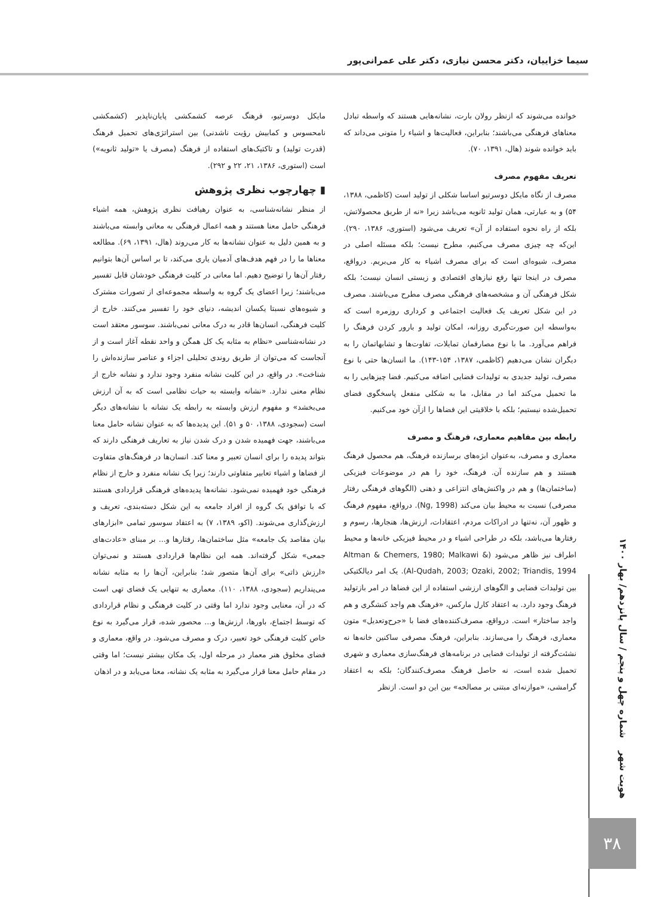سیما خزاییان، دکتر محسن نیازی، دکتر علی عمرانی‌پور
خوانده می‌شوند که ازنظر رولان بارت، نشانه‌هایی هستند که واسطه تبادل معناهای فرهنگی می‌باشند؛ بنابراین، فعالیت‌ها و اشیاء را متونی می‌داند که باید خوانده شوند (هال، ۱۳۹۱، ۷۰).
تعریف مفهوم مصرف
مصرف از نگاه مایکل دوسرتیو اساسا شکلی از تولید است (کاظمی، ۱۳۸۸، ۵۴) و به عبارتی، همان تولید ثانویه می‌باشد زیرا «نه از طریق محصولاتش، بلکه از راه نحوه استفاده از آن» تعریف می‌شود (استوری، ۱۳۸۶، ۲۹۰). این‌که چه چیزی مصرف می‌کنیم، مطرح نیست؛ بلکه مسئله اصلی در مصرف، شیوه‌ای است که برای مصرف اشیاء به کار می‌بریم. درواقع، مصرف در اینجا تنها رفع نیازهای اقتصادی و زیستی انسان نیست؛ بلکه شکل فرهنگی آن و مشخصه‌های فرهنگی مصرف مطرح می‌باشند. مصرف در این شکل تعریف یک فعالیت اجتماعی و کرداری روزمره است که به‌واسطه این صورت‌گیری روزانه، امکان تولید و بارور کردن فرهنگ را فراهم می‌آورد. ما با نوع مصارفمان تمایلات، تفاوت‌ها و تشابهاتمان را به دیگران نشان می‌دهیم (کاظمی، ۱۳۸۷، ۱۵۴-۱۴۳). ما انسان‌ها حتی با نوع مصرف، تولید جدیدی به تولیدات فضایی اضافه می‌کنیم. فضا چیزهایی را به ما تحمیل می‌کند اما در مقابل، ما به شکلی منفعل پاسخگوی فضای تحمیل‌شده نیستیم؛ بلکه با خلاقیتی این فضاها را ازآن خود می‌کنیم.
رابطه بین مفاهیم معماری، فرهنگ و مصرف
معماری و مصرف، به‌عنوان ابژه‌های برسازنده فرهنگ، هم محصول فرهنگ هستند و هم سازنده آن. فرهنگ، خود را هم در موضوعات فیزیکی (ساختمان‌ها) و هم در واکنش‌های انتزاعی و ذهنی (الگوهای فرهنگی رفتار مصرفی) نسبت به محیط بیان می‌کند (Ng, 1998). درواقع، مفهوم فرهنگ و ظهور آن، نه‌تنها در ادراکات مردم، اعتقادات، ارزش‌ها، هنجارها، رسوم و رفتارها می‌باشد، بلکه در طراحی اشیاء و در محیط فیزیکی خانه‌ها و محیط اطراف نیز ظاهر می‌شود (Altman & Chemers, 1980; Malkawi & Al-Qudah, 2003; Ozaki, 2002; Triandis, 1994). یک امر دیالکتیکی بین تولیدات فضایی و الگوهای ارزشی استفاده از این فضاها در امر بازتولید فرهنگ وجود دارد. به اعتقاد کارل مارکس، «فرهنگ هم واجد کنشگری و هم واجد ساختار» است. درواقع، مصرف‌کننده‌های فضا با «جرح‌وتعدیل» متون معماری، فرهنگ را می‌سازند. بنابراین، فرهنگ مصرفی ساکنین خانه‌ها نه نشئت‌گرفته از تولیدات فضایی در برنامه‌های فرهنگ‌سازی معماری و شهری تحمیل شده است، نه حاصل فرهنگ مصرف‌کنندگان؛ بلکه به اعتقاد گرامشی، «موازنه‌ای مبتنی بر مصالحه» بین این دو است. ازنظر
مایکل دوسرتیو، فرهنگ عرصه کشمکشی پایان‌ناپذیر (کشمکشی نامحسوس و کمابیش رؤیت ناشدنی) بین استراتژی‌های تحمیل فرهنگ (قدرت تولید) و تاکتیک‌های استفاده از فرهنگ (مصرف یا «تولید ثانویه») است (استوری، ۱۳۸۶، ۲۱، ۲۲ و ۲۹۲).
▮ چهارچوب نظری پژوهش
از منظر نشانه‌شناسی، به عنوان رهیافت نظری پژوهش، همه اشیاء فرهنگی حامل معنا هستند و همه اعمال فرهنگی به معانی وابسته می‌باشند و به همین دلیل به عنوان نشانه‌ها به کار می‌روند (هال، ۱۳۹۱، ۶۹). مطالعه معناها ما را در فهم هدف‌های آدمیان یاری می‌کند، تا بر اساس آن‌ها بتوانیم رفتار آن‌ها را توضیح دهیم. اما معانی در کلیت فرهنگی خودشان قابل تفسیر می‌باشند؛ زیرا اعضای یک گروه به واسطه مجموعه‌ای از تصورات مشترک و شیوه‌های نسبتا یکسان اندیشه، دنیای خود را تفسیر می‌کنند. خارج از کلیت فرهنگی، انسان‌ها قادر به درک معانی نمی‌باشند. سوسور معتقد است در نشانه‌شناسی «نظام به مثابه یک کل همگن و واحد نقطه آغاز است و از آنجاست که می‌توان از طریق روندی تحلیلی اجزاء و عناصر سازنده‌اش را شناخت». در واقع، در این کلیت نشانه منفرد وجود ندارد و نشانه خارج از نظام معنی ندارد. «نشانه وابسته به حیات نظامی است که به آن ارزش می‌بخشد» و مفهوم ارزش وابسته به رابطه یک نشانه با نشانه‌های دیگر است (سجودی، ۱۳۸۸، ۵۰ و ۵۱). این پدیده‌ها که به عنوان نشانه حامل معنا می‌باشند، جهت فهمیده شدن و درک شدن نیاز به تعاریف فرهنگی دارند که بتواند پدیده را برای انسان تعبیر و معنا کند. انسان‌ها در فرهنگ‌های متفاوت از فضاها و اشیاء تعابیر متفاوتی دارند؛ زیرا یک نشانه منفرد و خارج از نظام فرهنگی خود فهمیده نمی‌شود. نشانه‌ها پدیده‌های فرهنگی قراردادی هستند که با توافق یک گروه از افراد جامعه به این شکل دسته‌بندی، تعریف و ارزش‌گذاری می‌شوند. (اکو، ۱۳۸۹، ۷) به اعتقاد سوسور تمامی «ابزارهای بیان مقاصد یک جامعه» مثل ساختمان‌ها، رفتارها و... بر مبنای «عادت‌های جمعی» شکل گرفته‌اند. همه این نظام‌ها قراردادی هستند و نمی‌توان «ارزش ذاتی» برای آن‌ها متصور شد؛ بنابراین، آن‌ها را به مثابه نشانه می‌پنداریم (سجودی، ۱۳۸۸، ۱۱۰). معماری به تنهایی یک فضای تهی است که در آن، معنایی وجود ندارد اما وقتی در کلیت فرهنگی و نظام قراردادی که توسط اجتماع، باورها، ارزش‌ها و... محصور شده، قرار می‌گیرد به نوع خاص کلیت فرهنگی خود تعبیر، درک و مصرف می‌شود. در واقع، معماری و فضای مخلوق هنر معمار در مرحله اول، یک مکان بیشتر نیست؛ اما وقتی در مقام حامل معنا قرار می‌گیرد به مثابه یک نشانه، معنا می‌یابد و در اذهان
هویت شهر شماره چهل و پنجم / سال پانزدهم/ بهار ۱۴۰۰
۳۸